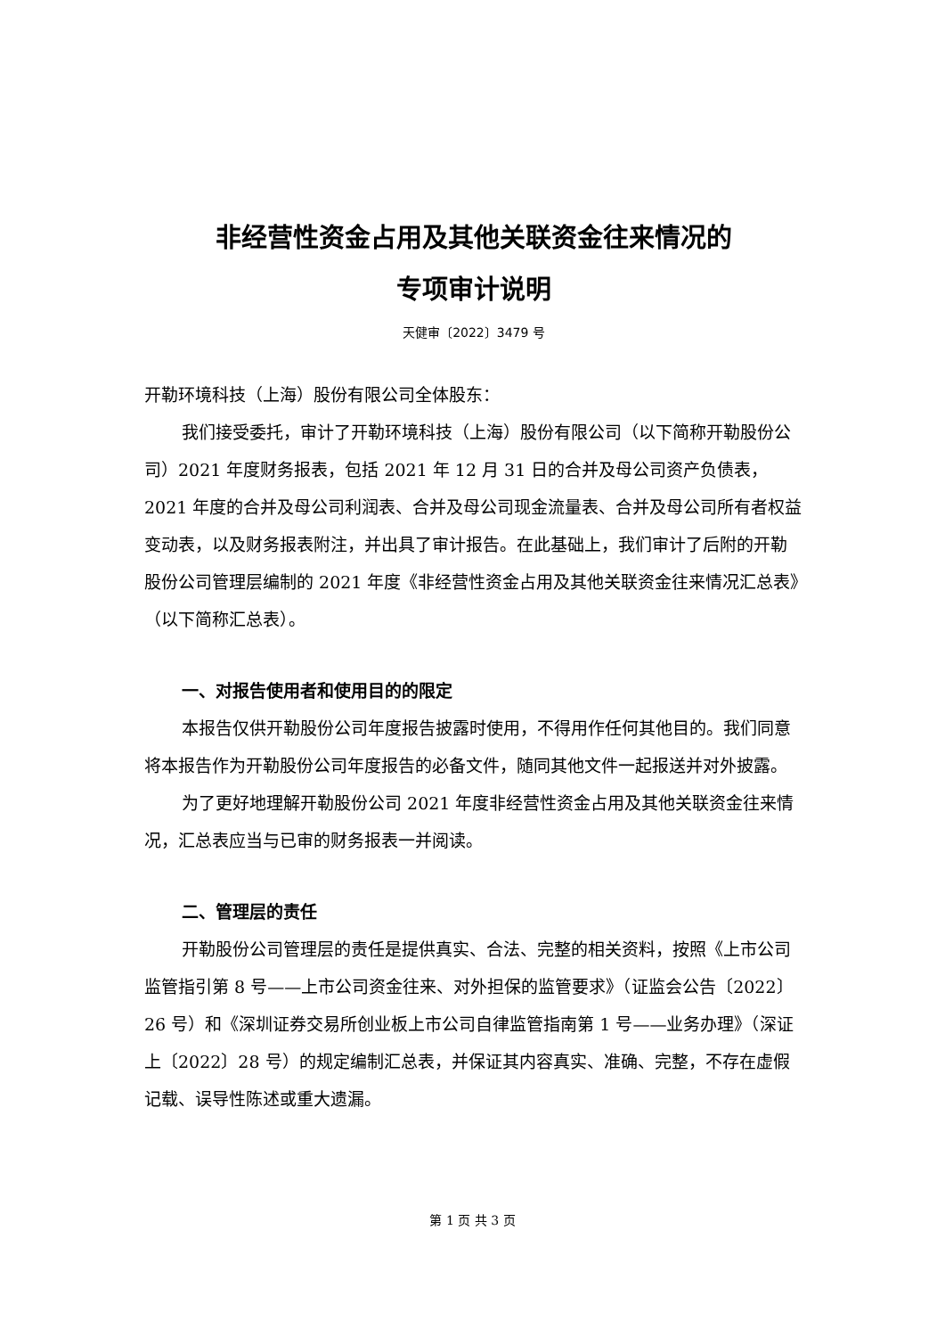非经营性资金占用及其他关联资金往来情况的
专项审计说明
天健审〔2022〕3479 号
开勒环境科技（上海）股份有限公司全体股东：
我们接受委托，审计了开勒环境科技（上海）股份有限公司（以下简称开勒股份公司）2021 年度财务报表，包括 2021 年 12 月 31 日的合并及母公司资产负债表，2021 年度的合并及母公司利润表、合并及母公司现金流量表、合并及母公司所有者权益变动表，以及财务报表附注，并出具了审计报告。在此基础上，我们审计了后附的开勒股份公司管理层编制的 2021 年度《非经营性资金占用及其他关联资金往来情况汇总表》（以下简称汇总表）。
一、对报告使用者和使用目的的限定
本报告仅供开勒股份公司年度报告披露时使用，不得用作任何其他目的。我们同意将本报告作为开勒股份公司年度报告的必备文件，随同其他文件一起报送并对外披露。
为了更好地理解开勒股份公司 2021 年度非经营性资金占用及其他关联资金往来情况，汇总表应当与已审的财务报表一并阅读。
二、管理层的责任
开勒股份公司管理层的责任是提供真实、合法、完整的相关资料，按照《上市公司监管指引第 8 号——上市公司资金往来、对外担保的监管要求》（证监会公告〔2022〕26 号）和《深圳证券交易所创业板上市公司自律监管指南第 1 号——业务办理》（深证上〔2022〕28 号）的规定编制汇总表，并保证其内容真实、准确、完整，不存在虚假记载、误导性陈述或重大遗漏。
第 1 页 共 3 页